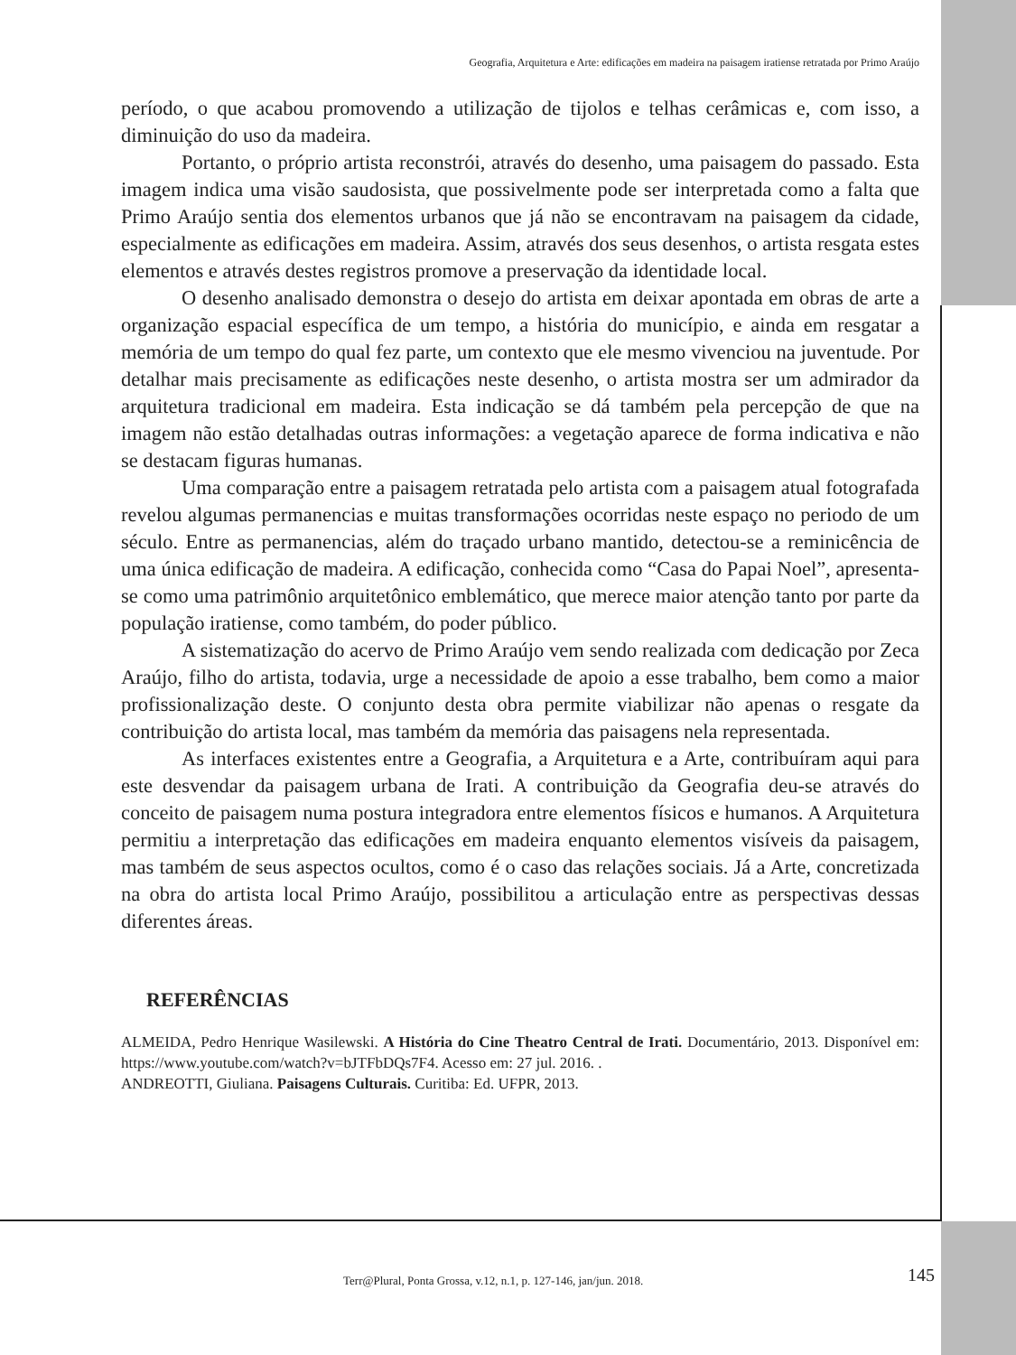Geografia, Arquitetura e Arte: edificações em madeira na paisagem iratiense retratada por Primo Araújo
período, o que acabou promovendo a utilização de tijolos e telhas cerâmicas e, com isso, a diminuição do uso da madeira.
Portanto, o próprio artista reconstrói, através do desenho, uma paisagem do passado. Esta imagem indica uma visão saudosista, que possivelmente pode ser interpretada como a falta que Primo Araújo sentia dos elementos urbanos que já não se encontravam na paisagem da cidade, especialmente as edificações em madeira. Assim, através dos seus desenhos, o artista resgata estes elementos e através destes registros promove a preservação da identidade local.
O desenho analisado demonstra o desejo do artista em deixar apontada em obras de arte a organização espacial específica de um tempo, a história do município, e ainda em resgatar a memória de um tempo do qual fez parte, um contexto que ele mesmo vivenciou na juventude. Por detalhar mais precisamente as edificações neste desenho, o artista mostra ser um admirador da arquitetura tradicional em madeira. Esta indicação se dá também pela percepção de que na imagem não estão detalhadas outras informações: a vegetação aparece de forma indicativa e não se destacam figuras humanas.
Uma comparação entre a paisagem retratada pelo artista com a paisagem atual fotografada revelou algumas permanencias e muitas transformações ocorridas neste espaço no periodo de um século. Entre as permanencias, além do traçado urbano mantido, detectou-se a reminicência de uma única edificação de madeira. A edificação, conhecida como “Casa do Papai Noel”, apresenta-se como uma patrimônio arquitetônico emblemático, que merece maior atenção tanto por parte da população iratiense, como também, do poder público.
A sistematização do acervo de Primo Araújo vem sendo realizada com dedicação por Zeca Araújo, filho do artista, todavia, urge a necessidade de apoio a esse trabalho, bem como a maior profissionalização deste. O conjunto desta obra permite viabilizar não apenas o resgate da contribuição do artista local, mas também da memória das paisagens nela representada.
As interfaces existentes entre a Geografia, a Arquitetura e a Arte, contribuíram aqui para este desvendar da paisagem urbana de Irati. A contribuição da Geografia deu-se através do conceito de paisagem numa postura integradora entre elementos físicos e humanos. A Arquitetura permitiu a interpretação das edificações em madeira enquanto elementos visíveis da paisagem, mas também de seus aspectos ocultos, como é o caso das relações sociais. Já a Arte, concretizada na obra do artista local Primo Araújo, possibilitou a articulação entre as perspectivas dessas diferentes áreas.
REFERÊNCIAS
ALMEIDA, Pedro Henrique Wasilewski. A História do Cine Theatro Central de Irati. Documentário, 2013. Disponível em: https://www.youtube.com/watch?v=bJTFbDQs7F4. Acesso em: 27 jul. 2016. .
ANDREOTTI, Giuliana. Paisagens Culturais. Curitiba: Ed. UFPR, 2013.
Terr@Plural, Ponta Grossa, v.12, n.1, p. 127-146, jan/jun. 2018. 145